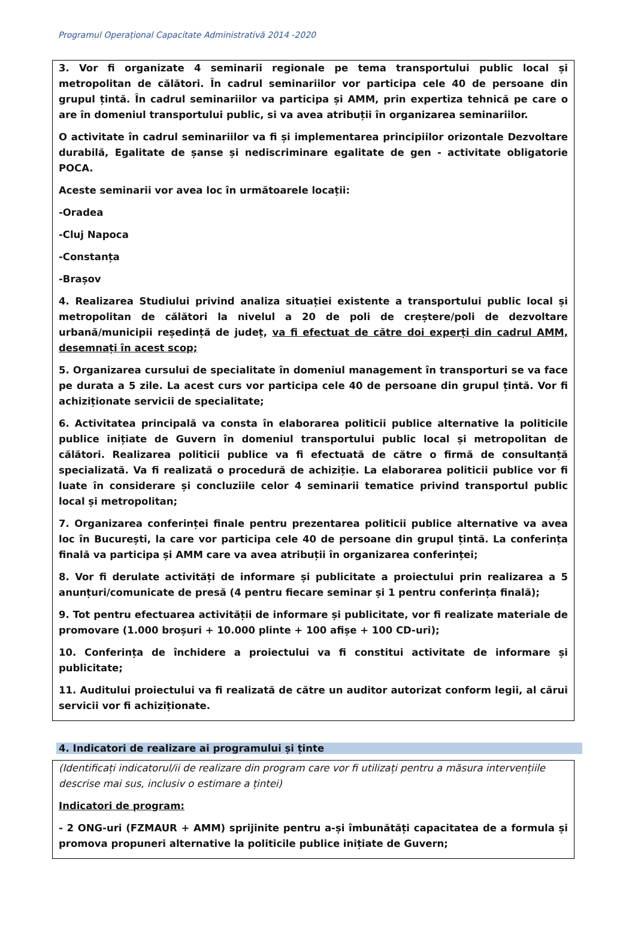Programul Operațional Capacitate Administrativă 2014 -2020
3. Vor fi organizate 4 seminarii regionale pe tema transportului public local și metropolitan de călători. În cadrul seminariilor vor participa cele 40 de persoane din grupul țintă. În cadrul seminariilor va participa și AMM, prin expertiza tehnică pe care o are în domeniul transportului public, si va avea atribuții în organizarea seminariilor.
O activitate în cadrul seminariilor va fi și implementarea principiilor orizontale Dezvoltare durabilă, Egalitate de șanse și nediscriminare egalitate de gen - activitate obligatorie POCA.
Aceste seminarii vor avea loc în următoarele locații:
-Oradea
-Cluj Napoca
-Constanța
-Brașov
4. Realizarea Studiului privind analiza situației existente a transportului public local și metropolitan de călători la nivelul a 20 de poli de creștere/poli de dezvoltare urbană/municipii reședință de județ, va fi efectuat de către doi experți din cadrul AMM, desemnați în acest scop;
5. Organizarea cursului de specialitate în domeniul management în transporturi se va face pe durata a 5 zile. La acest curs vor participa cele 40 de persoane din grupul țintă. Vor fi achiziționate servicii de specialitate;
6. Activitatea principală va consta în elaborarea politicii publice alternative la politicile publice inițiate de Guvern în domeniul transportului public local și metropolitan de călători. Realizarea politicii publice va fi efectuată de către o firmă de consultanță specializată. Va fi realizată o procedură de achiziție. La elaborarea politicii publice vor fi luate în considerare și concluziile celor 4 seminarii tematice privind transportul public local și metropolitan;
7. Organizarea conferinței finale pentru prezentarea politicii publice alternative va avea loc în București, la care vor participa cele 40 de persoane din grupul țintă. La conferința finală va participa și AMM care va avea atribuții în organizarea conferinței;
8. Vor fi derulate activități de informare și publicitate a proiectului prin realizarea a 5 anunțuri/comunicate de presă (4 pentru fiecare seminar și 1 pentru conferința finală);
9. Tot pentru efectuarea activității de informare și publicitate, vor fi realizate materiale de promovare (1.000 broșuri + 10.000 plinte + 100 afișe + 100 CD-uri);
10. Conferința de închidere a proiectului va fi constitui activitate de informare și publicitate;
11. Auditului proiectului va fi realizată de către un auditor autorizat conform legii, al cărui servicii vor fi achiziționate.
4. Indicatori de realizare ai programului și ținte
(Identificați indicatorul/ii de realizare din program care vor fi utilizați pentru a măsura intervențiile descrise mai sus, inclusiv o estimare a țintei)
Indicatori de program:
- 2 ONG-uri (FZMAUR + AMM) sprijinite pentru a-și îmbunătăți capacitatea de a formula și promova propuneri alternative la politicile publice inițiate de Guvern;